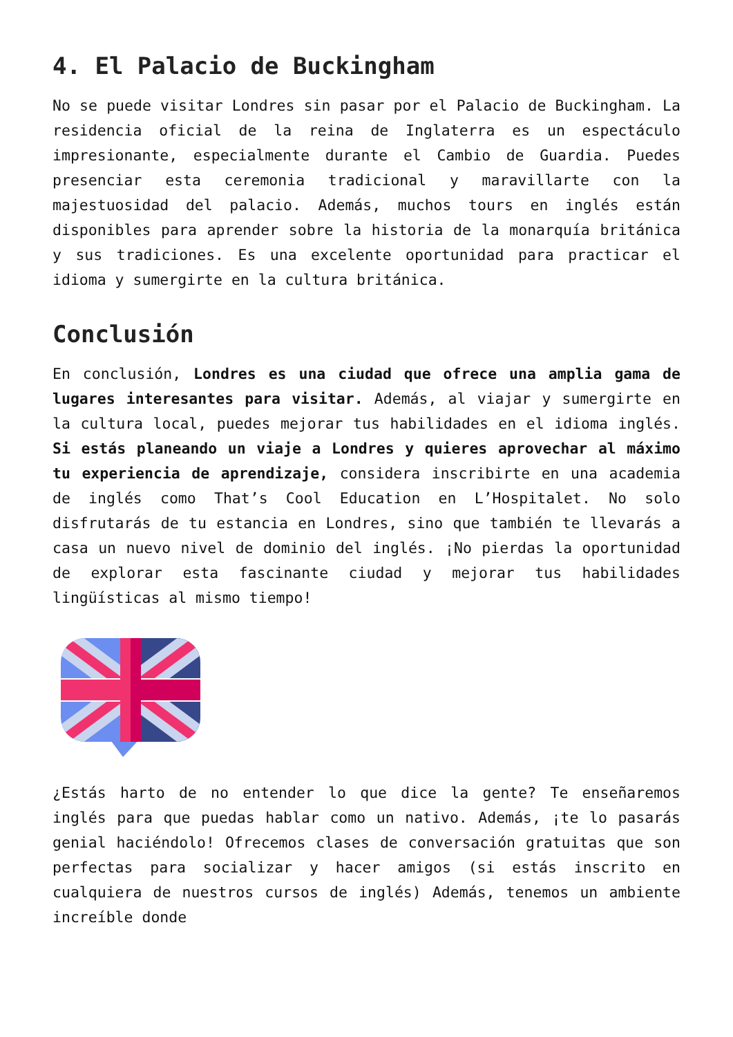4. El Palacio de Buckingham
No se puede visitar Londres sin pasar por el Palacio de Buckingham. La residencia oficial de la reina de Inglaterra es un espectáculo impresionante, especialmente durante el Cambio de Guardia. Puedes presenciar esta ceremonia tradicional y maravillarte con la majestuosidad del palacio. Además, muchos tours en inglés están disponibles para aprender sobre la historia de la monarquía británica y sus tradiciones. Es una excelente oportunidad para practicar el idioma y sumergirte en la cultura británica.
Conclusión
En conclusión, Londres es una ciudad que ofrece una amplia gama de lugares interesantes para visitar. Además, al viajar y sumergirte en la cultura local, puedes mejorar tus habilidades en el idioma inglés. Si estás planeando un viaje a Londres y quieres aprovechar al máximo tu experiencia de aprendizaje, considera inscribirte en una academia de inglés como That’s Cool Education en L’Hospitalet. No solo disfrutarás de tu estancia en Londres, sino que también te llevarás a casa un nuevo nivel de dominio del inglés. ¡No pierdas la oportunidad de explorar esta fascinante ciudad y mejorar tus habilidades lingüísticas al mismo tiempo!
¿Estás harto de no entender lo que dice la gente? Te enseñaremos inglés para que puedas hablar como un nativo. Además, ¡te lo pasarás genial haciéndolo! Ofrecemos clases de conversación gratuitas que son perfectas para socializar y hacer amigos (si estás inscrito en cualquiera de nuestros cursos de inglés) Además, tenemos un ambiente increíble donde